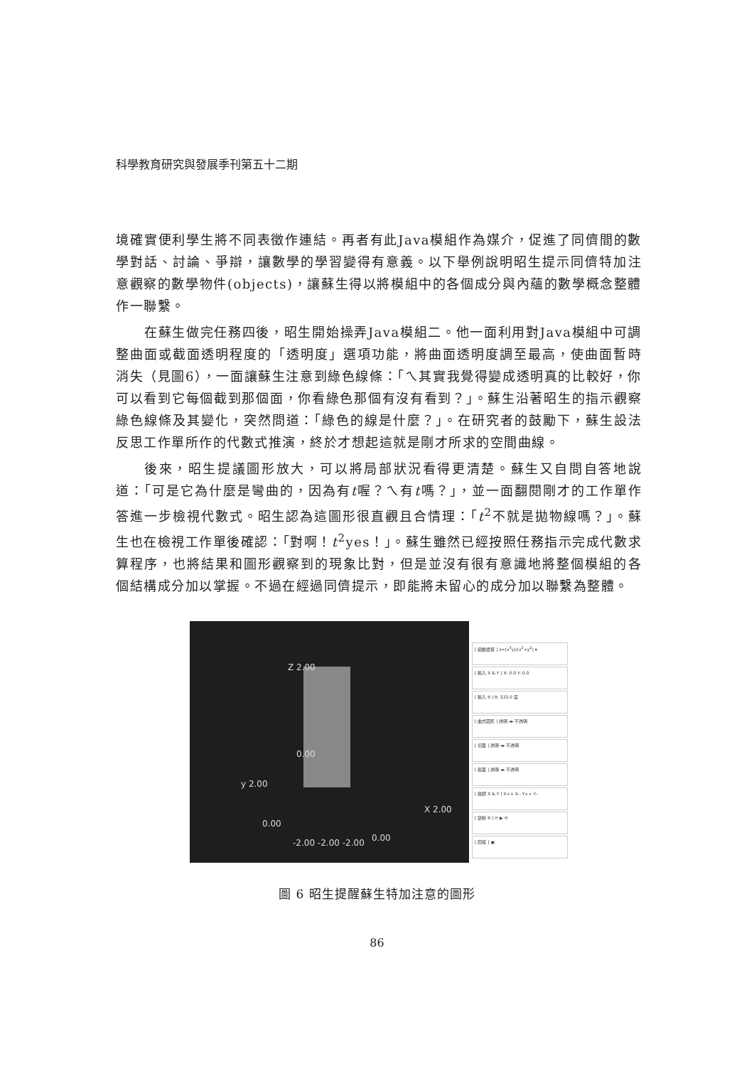科學教育研究與發展季刊第五十二期
境確實便利學生將不同表徵作連結。再者有此Java模組作為媒介，促進了同儕間的數學對話、討論、爭辯，讓數學的學習變得有意義。以下舉例說明昭生提示同儕特加注意觀察的數學物件(objects)，讓蘇生得以將模組中的各個成分與內蘊的數學概念整體作一聯繫。
在蘇生做完任務四後，昭生開始操弄Java模組二。他一面利用對Java模組中可調整曲面或截面透明程度的「透明度」選項功能，將曲面透明度調至最高，使曲面暫時消失（見圖6），一面讓蘇生注意到綠色線條：「ㄟ其實我覺得變成透明真的比較好，你可以看到它每個截到那個面，你看綠色那個有沒有看到？」。蘇生沿著昭生的指示觀察綠色線條及其變化，突然問道：「綠色的線是什麼？」。在研究者的鼓勵下，蘇生設法反思工作單所作的代數式推演，終於才想起這就是剛才所求的空間曲線。
後來，昭生提議圖形放大，可以將局部狀況看得更清楚。蘇生又自問自答地說道：「可是它為什麼是彎曲的，因為有t喔？ㄟ有t嗎？」，並一面翻閱剛才的工作單作答進一步檢視代數式。昭生認為這圖形很直觀且合情理：「t<sup>2</sup>不就是拋物線嗎？」。蘇生也在檢視工作單後確認：「對啊！t<sup>2</sup>yes！」。蘇生雖然已經按照任務指示完成代數求算程序，也將結果和圖形觀察到的現象比對，但是並沒有很有意識地將整個模組的各個結構成分加以掌握。不過在經過同儕提示，即能將未留心的成分加以聯繫為整體。
Z 2.00
0.00
y 2.00
0.00
X 2.00
0.00
-2.00 -2.00 -2.00
[ 函數選擇 ] z=(x<sup>3</sup>y)/(x<sup>2</sup>+y<sup>2</sup>) ▾
[ 輸入 X & Y ] X: 0.0 Y: 0.0
[ 輸入 θ ] θ: 333.0 度
[ 曲式圖形 ] 透明 ◂▸ 不透明
[ 切面 ] 透明 ◂▸ 不透明
[ 截面 ] 透明 ◂▸ 不透明
[ 微調 X & Y ] X++ X-- Y++ Y--
[ 變動 θ ] ⟳ ▶ ⟲
[ 回復 ] ▣
圖 6 昭生提醒蘇生特加注意的圖形
86